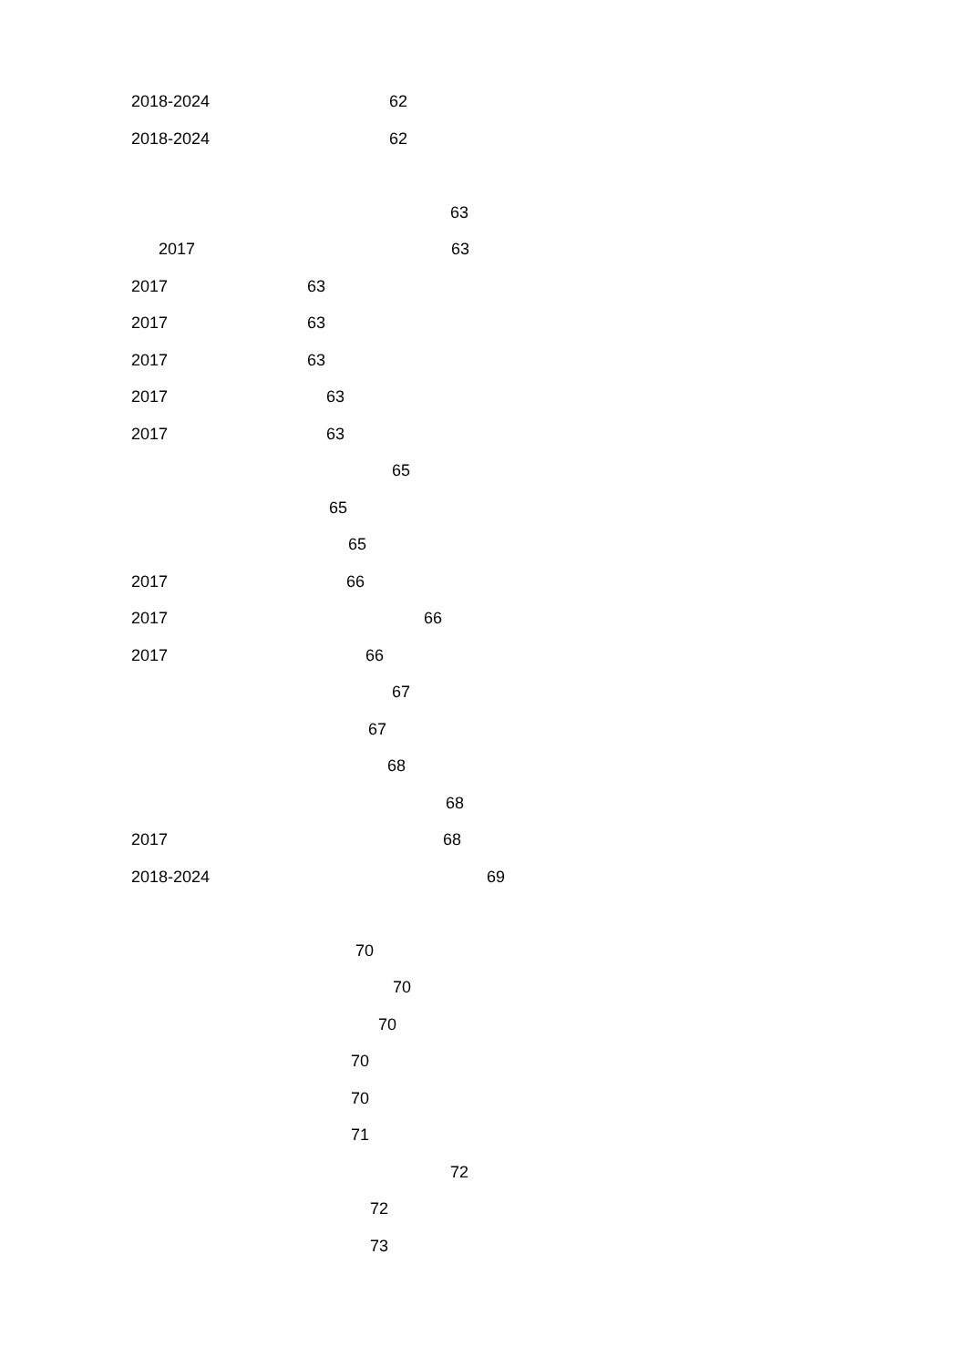2018-2024 62
2018-2024 62 63
2017 63
2017 63
2017 63
2017 63
2017 63
2017 63 65
65 65
2017 66
2017 66
2017 66 67
67 68 68
2017 68
2018-2024 69
70 70
70
70 70 71 72
72 73